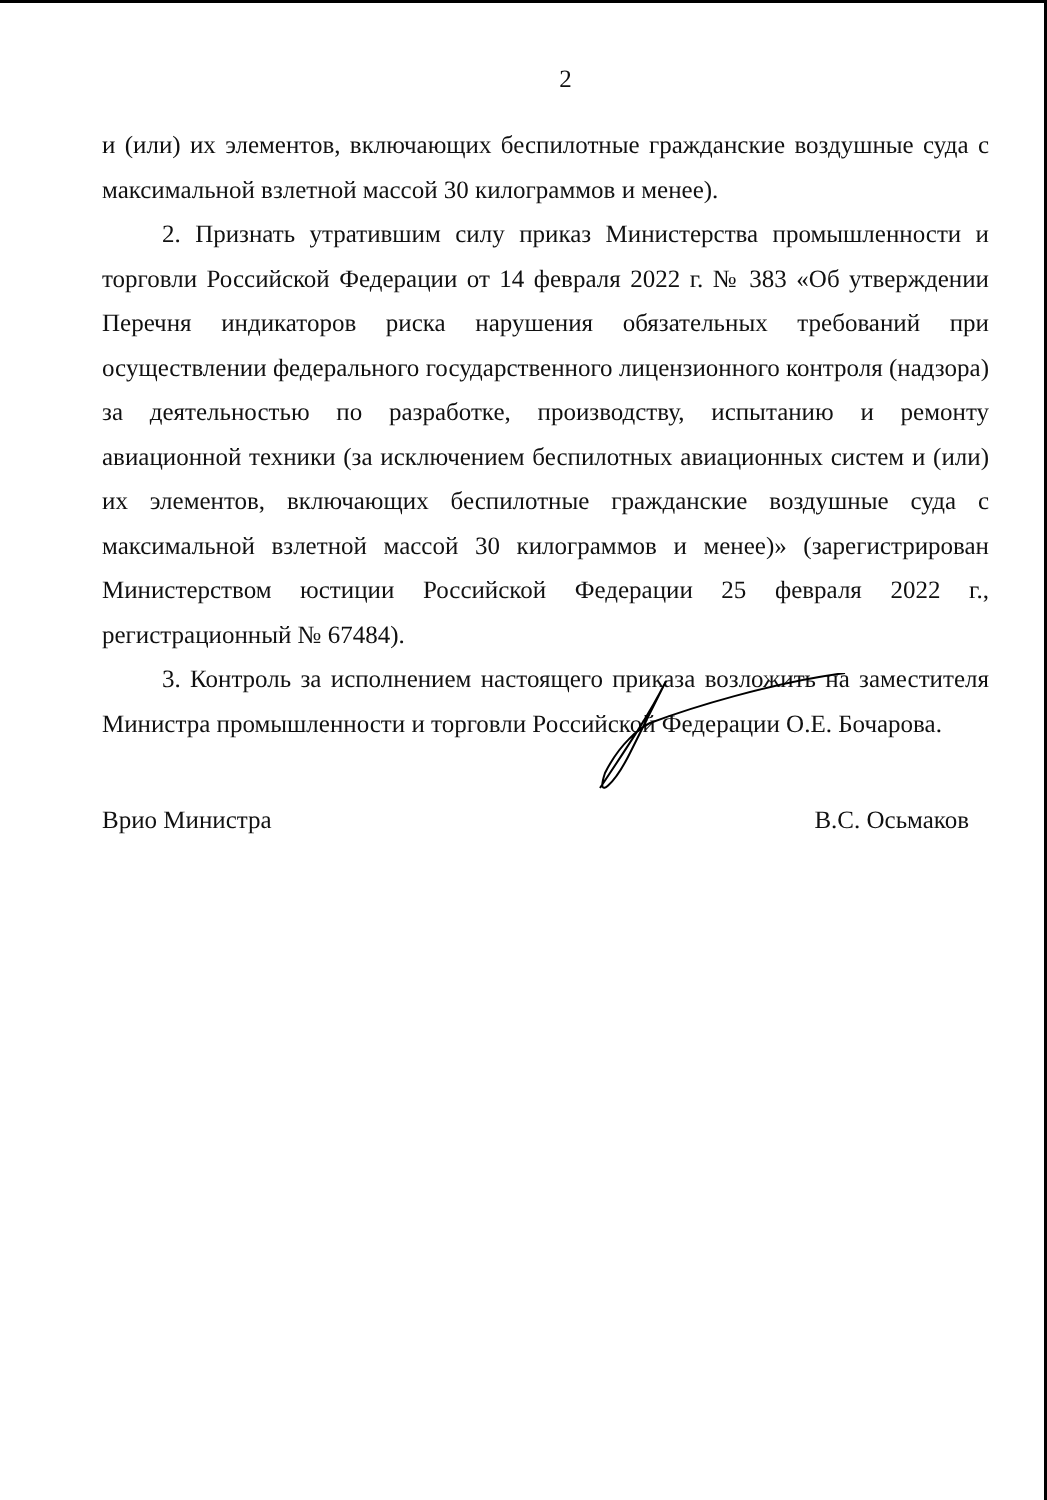2
и (или) их элементов, включающих беспилотные гражданские воздушные суда с максимальной взлетной массой 30 килограммов и менее).
2. Признать утратившим силу приказ Министерства промышленности и торговли Российской Федерации от 14 февраля 2022 г. № 383 «Об утверждении Перечня индикаторов риска нарушения обязательных требований при осуществлении федерального государственного лицензионного контроля (надзора) за деятельностью по разработке, производству, испытанию и ремонту авиационной техники (за исключением беспилотных авиационных систем и (или) их элементов, включающих беспилотные гражданские воздушные суда с максимальной взлетной массой 30 килограммов и менее)» (зарегистрирован Министерством юстиции Российской Федерации 25 февраля 2022 г., регистрационный № 67484).
3. Контроль за исполнением настоящего приказа возложить на заместителя Министра промышленности и торговли Российской Федерации О.Е. Бочарова.
Врио Министра В.С. Осьмаков